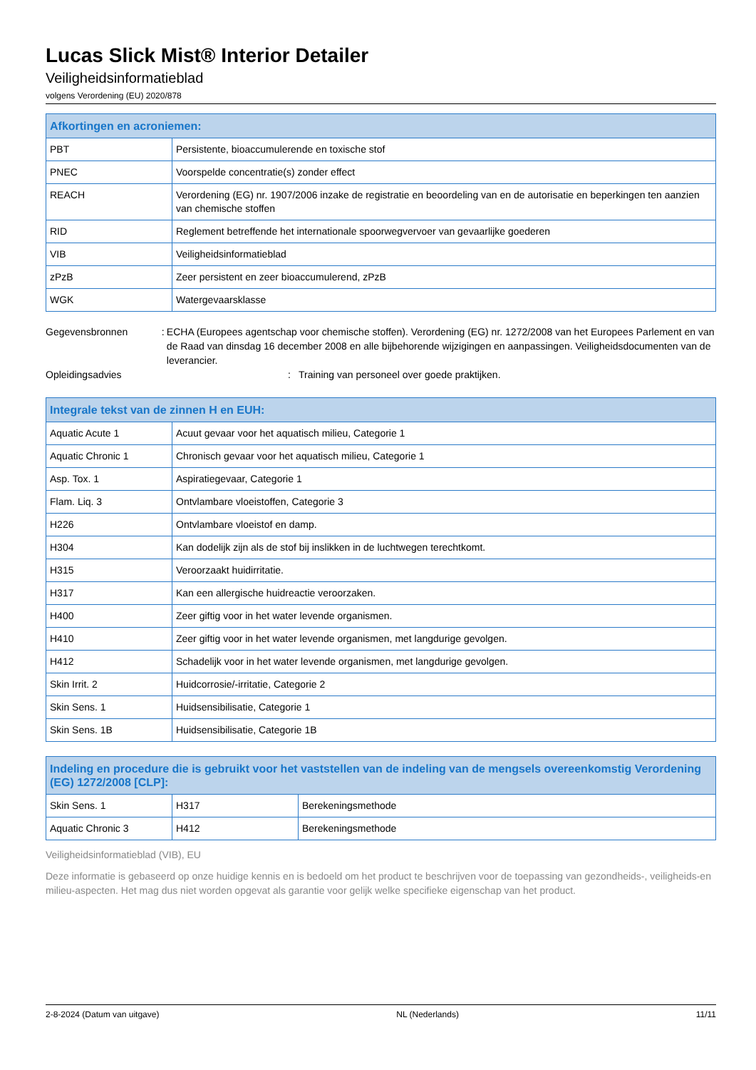Lucas Slick Mist® Interior Detailer
Veiligheidsinformatieblad
volgens Verordening (EU) 2020/878
| Afkortingen en acroniemen: | |
| --- | --- |
| PBT | Persistente, bioaccumulerende en toxische stof |
| PNEC | Voorspelde concentratie(s) zonder effect |
| REACH | Verordening (EG) nr. 1907/2006 inzake de registratie en beoordeling van en de autorisatie en beperkingen ten aanzien van chemische stoffen |
| RID | Reglement betreffende het internationale spoorwegvervoer van gevaarlijke goederen |
| VIB | Veiligheidsinformatieblad |
| zPzB | Zeer persistent en zeer bioaccumulerend, zPzB |
| WGK | Watergevaarsklasse |
Gegevensbronnen : ECHA (Europees agentschap voor chemische stoffen). Verordening (EG) nr. 1272/2008 van het Europees Parlement en van de Raad van dinsdag 16 december 2008 en alle bijbehorende wijzigingen en aanpassingen. Veiligheidsdocumenten van de leverancier.
Opleidingsadvies : Training van personeel over goede praktijken.
| Integrale tekst van de zinnen H en EUH: | |
| --- | --- |
| Aquatic Acute 1 | Acuut gevaar voor het aquatisch milieu, Categorie 1 |
| Aquatic Chronic 1 | Chronisch gevaar voor het aquatisch milieu, Categorie 1 |
| Asp. Tox. 1 | Aspiratiegevaar, Categorie 1 |
| Flam. Liq. 3 | Ontvlambare vloeistoffen, Categorie 3 |
| H226 | Ontvlambare vloeistof en damp. |
| H304 | Kan dodelijk zijn als de stof bij inslikken in de luchtwegen terechtkomt. |
| H315 | Veroorzaakt huidirritatie. |
| H317 | Kan een allergische huidreactie veroorzaken. |
| H400 | Zeer giftig voor in het water levende organismen. |
| H410 | Zeer giftig voor in het water levende organismen, met langdurige gevolgen. |
| H412 | Schadelijk voor in het water levende organismen, met langdurige gevolgen. |
| Skin Irrit. 2 | Huidcorrosie/-irritatie, Categorie 2 |
| Skin Sens. 1 | Huidsensibilisatie, Categorie 1 |
| Skin Sens. 1B | Huidsensibilisatie, Categorie 1B |
| Indeling en procedure die is gebruikt voor het vaststellen van de indeling van de mengsels overeenkomstig Verordening (EG) 1272/2008 [CLP]: | | |
| --- | --- | --- |
| Skin Sens. 1 | H317 | Berekeningsmethode |
| Aquatic Chronic 3 | H412 | Berekeningsmethode |
Veiligheidsinformatieblad (VIB), EU
Deze informatie is gebaseerd op onze huidige kennis en is bedoeld om het product te beschrijven voor de toepassing van gezondheids-, veiligheids-en milieu-aspecten. Het mag dus niet worden opgevat als garantie voor gelijk welke specifieke eigenschap van het product.
2-8-2024 (Datum van uitgave) NL (Nederlands) 11/11